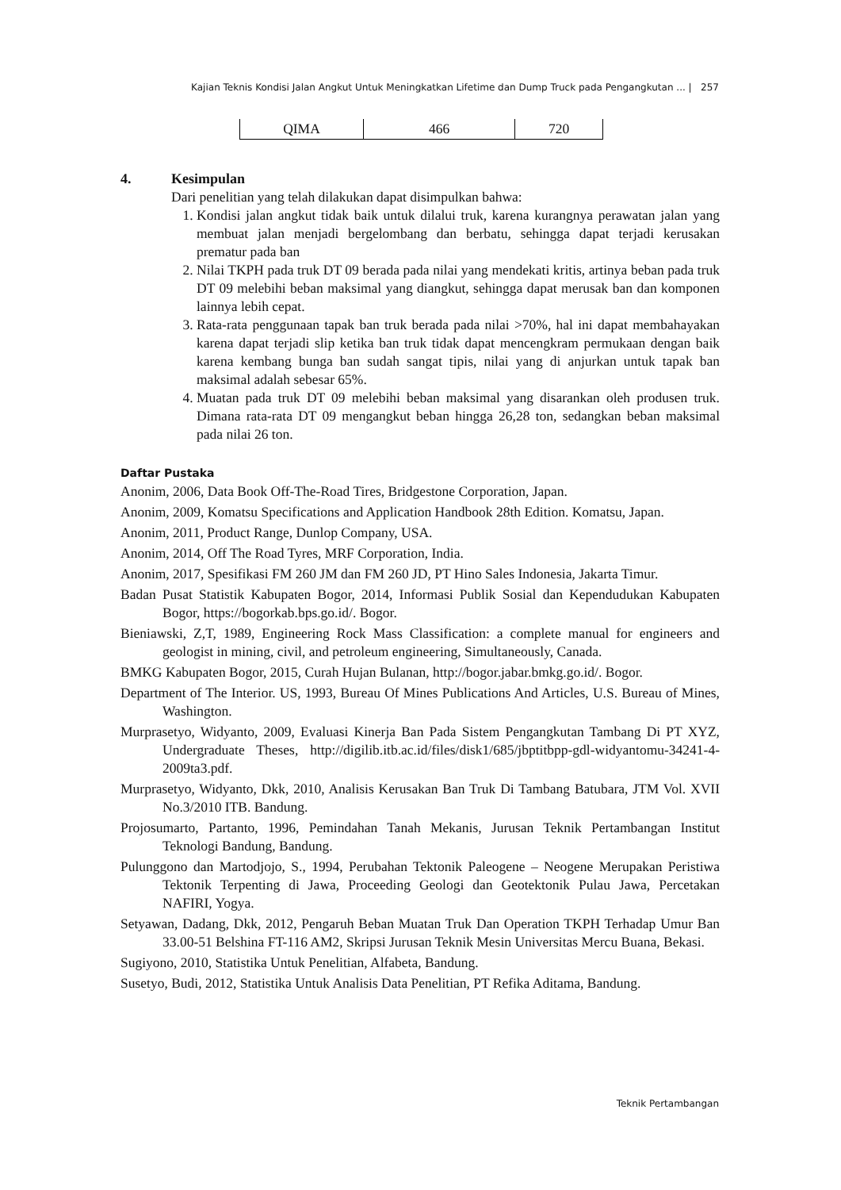Kajian Teknis Kondisi Jalan Angkut Untuk Meningkatkan Lifetime dan Dump Truck pada Pengangkutan ... | 257
| QIMA | 466 | 720 |
4. Kesimpulan
Dari penelitian yang telah dilakukan dapat disimpulkan bahwa:
1. Kondisi jalan angkut tidak baik untuk dilalui truk, karena kurangnya perawatan jalan yang membuat jalan menjadi bergelombang dan berbatu, sehingga dapat terjadi kerusakan prematur pada ban
2. Nilai TKPH pada truk DT 09 berada pada nilai yang mendekati kritis, artinya beban pada truk DT 09 melebihi beban maksimal yang diangkut, sehingga dapat merusak ban dan komponen lainnya lebih cepat.
3. Rata-rata penggunaan tapak ban truk berada pada nilai >70%, hal ini dapat membahayakan karena dapat terjadi slip ketika ban truk tidak dapat mencengkram permukaan dengan baik karena kembang bunga ban sudah sangat tipis, nilai yang di anjurkan untuk tapak ban maksimal adalah sebesar 65%.
4. Muatan pada truk DT 09 melebihi beban maksimal yang disarankan oleh produsen truk. Dimana rata-rata DT 09 mengangkut beban hingga 26,28 ton, sedangkan beban maksimal pada nilai 26 ton.
Daftar Pustaka
Anonim, 2006, Data Book Off-The-Road Tires, Bridgestone Corporation, Japan.
Anonim, 2009, Komatsu Specifications and Application Handbook 28th Edition. Komatsu, Japan.
Anonim, 2011, Product Range, Dunlop Company, USA.
Anonim, 2014, Off The Road Tyres, MRF Corporation, India.
Anonim, 2017, Spesifikasi FM 260 JM dan FM 260 JD, PT Hino Sales Indonesia, Jakarta Timur.
Badan Pusat Statistik Kabupaten Bogor, 2014, Informasi Publik Sosial dan Kependudukan Kabupaten Bogor, https://bogorkab.bps.go.id/. Bogor.
Bieniawski, Z,T, 1989, Engineering Rock Mass Classification: a complete manual for engineers and geologist in mining, civil, and petroleum engineering, Simultaneously, Canada.
BMKG Kabupaten Bogor, 2015, Curah Hujan Bulanan, http://bogor.jabar.bmkg.go.id/. Bogor.
Department of The Interior. US, 1993, Bureau Of Mines Publications And Articles, U.S. Bureau of Mines, Washington.
Murprasetyo, Widyanto, 2009, Evaluasi Kinerja Ban Pada Sistem Pengangkutan Tambang Di PT XYZ, Undergraduate Theses, http://digilib.itb.ac.id/files/disk1/685/jbptitbpp-gdl-widyantomu-34241-4-2009ta3.pdf.
Murprasetyo, Widyanto, Dkk, 2010, Analisis Kerusakan Ban Truk Di Tambang Batubara, JTM Vol. XVII No.3/2010 ITB. Bandung.
Projosumarto, Partanto, 1996, Pemindahan Tanah Mekanis, Jurusan Teknik Pertambangan Institut Teknologi Bandung, Bandung.
Pulunggono dan Martodjojo, S., 1994, Perubahan Tektonik Paleogene – Neogene Merupakan Peristiwa Tektonik Terpenting di Jawa, Proceeding Geologi dan Geotektonik Pulau Jawa, Percetakan NAFIRI, Yogya.
Setyawan, Dadang, Dkk, 2012, Pengaruh Beban Muatan Truk Dan Operation TKPH Terhadap Umur Ban 33.00-51 Belshina FT-116 AM2, Skripsi Jurusan Teknik Mesin Universitas Mercu Buana, Bekasi.
Sugiyono, 2010, Statistika Untuk Penelitian, Alfabeta, Bandung.
Susetyo, Budi, 2012, Statistika Untuk Analisis Data Penelitian, PT Refika Aditama, Bandung.
Teknik Pertambangan